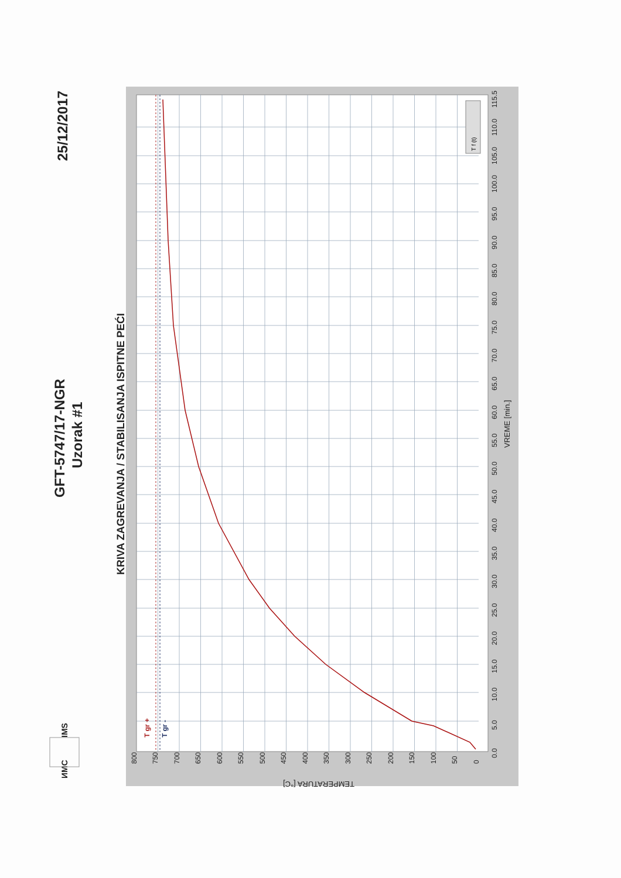25/12/2017
GFT-5747/17-NGR
Uzorak #1
KRIVA ZAGREVANJA / STABILISANJA ISPITNE PEĆI
ИМС
IMS
T gr +
T gr -
T f (t)
800
750
700
650
600
550
500
450
400
350
300
250
200
150
100
50
0
TEMPERATURA [°C]
0.0
5.0
10.0
15.0
20.0
25.0
30.0
35.0
40.0
45.0
50.0
55.0
60.0
65.0
70.0
75.0
80.0
85.0
90.0
95.0
100.0
105.0
110.0
115.5
VREME [min.]